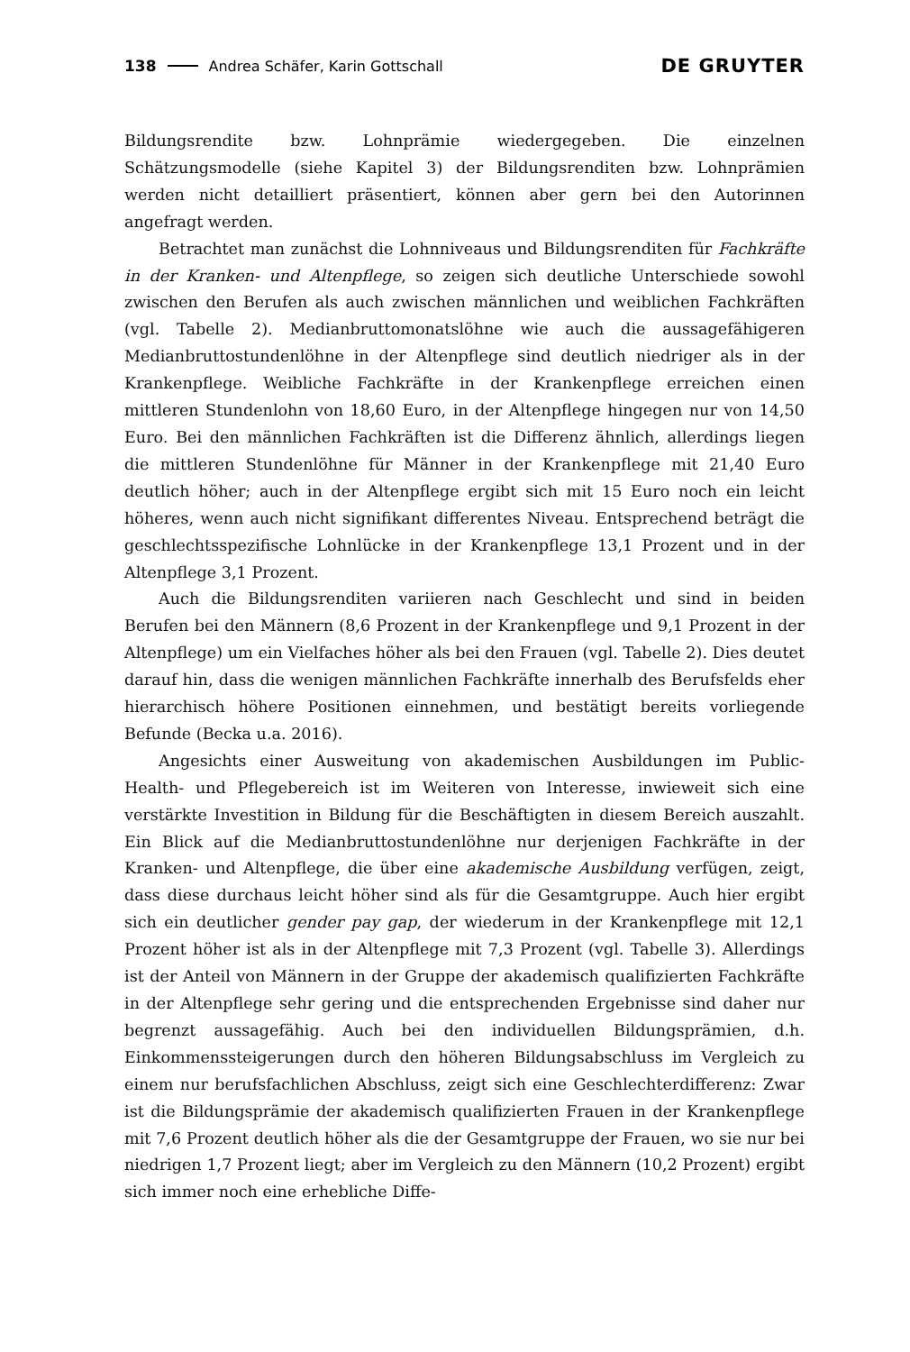138 Andrea Schäfer, Karin Gottschall DE GRUYTER
Bildungsrendite bzw. Lohnprämie wiedergegeben. Die einzelnen Schätzungsmodelle (siehe Kapitel 3) der Bildungsrenditen bzw. Lohnprämien werden nicht detailliert präsentiert, können aber gern bei den Autorinnen angefragt werden.
Betrachtet man zunächst die Lohnniveaus und Bildungsrenditen für Fachkräfte in der Kranken- und Altenpflege, so zeigen sich deutliche Unterschiede sowohl zwischen den Berufen als auch zwischen männlichen und weiblichen Fachkräften (vgl. Tabelle 2). Medianbruttomonatslöhne wie auch die aussagefähigeren Medianbruttostundenlöhne in der Altenpflege sind deutlich niedriger als in der Krankenpflege. Weibliche Fachkräfte in der Krankenpflege erreichen einen mittleren Stundenlohn von 18,60 Euro, in der Altenpflege hingegen nur von 14,50 Euro. Bei den männlichen Fachkräften ist die Differenz ähnlich, allerdings liegen die mittleren Stundenlöhne für Männer in der Krankenpflege mit 21,40 Euro deutlich höher; auch in der Altenpflege ergibt sich mit 15 Euro noch ein leicht höheres, wenn auch nicht signifikant differentes Niveau. Entsprechend beträgt die geschlechtsspezifische Lohnlücke in der Krankenpflege 13,1 Prozent und in der Altenpflege 3,1 Prozent.
Auch die Bildungsrenditen variieren nach Geschlecht und sind in beiden Berufen bei den Männern (8,6 Prozent in der Krankenpflege und 9,1 Prozent in der Altenpflege) um ein Vielfaches höher als bei den Frauen (vgl. Tabelle 2). Dies deutet darauf hin, dass die wenigen männlichen Fachkräfte innerhalb des Berufsfelds eher hierarchisch höhere Positionen einnehmen, und bestätigt bereits vorliegende Befunde (Becka u.a. 2016).
Angesichts einer Ausweitung von akademischen Ausbildungen im Public-Health- und Pflegebereich ist im Weiteren von Interesse, inwieweit sich eine verstärkte Investition in Bildung für die Beschäftigten in diesem Bereich auszahlt. Ein Blick auf die Medianbruttostundenlöhne nur derjenigen Fachkräfte in der Kranken- und Altenpflege, die über eine akademische Ausbildung verfügen, zeigt, dass diese durchaus leicht höher sind als für die Gesamtgruppe. Auch hier ergibt sich ein deutlicher gender pay gap, der wiederum in der Krankenpflege mit 12,1 Prozent höher ist als in der Altenpflege mit 7,3 Prozent (vgl. Tabelle 3). Allerdings ist der Anteil von Männern in der Gruppe der akademisch qualifizierten Fachkräfte in der Altenpflege sehr gering und die entsprechenden Ergebnisse sind daher nur begrenzt aussagefähig. Auch bei den individuellen Bildungsprämien, d.h. Einkommenssteigerungen durch den höheren Bildungsabschluss im Vergleich zu einem nur berufsfachlichen Abschluss, zeigt sich eine Geschlechterdifferenz: Zwar ist die Bildungsprämie der akademisch qualifizierten Frauen in der Krankenpflege mit 7,6 Prozent deutlich höher als die der Gesamtgruppe der Frauen, wo sie nur bei niedrigen 1,7 Prozent liegt; aber im Vergleich zu den Männern (10,2 Prozent) ergibt sich immer noch eine erhebliche Diffe-